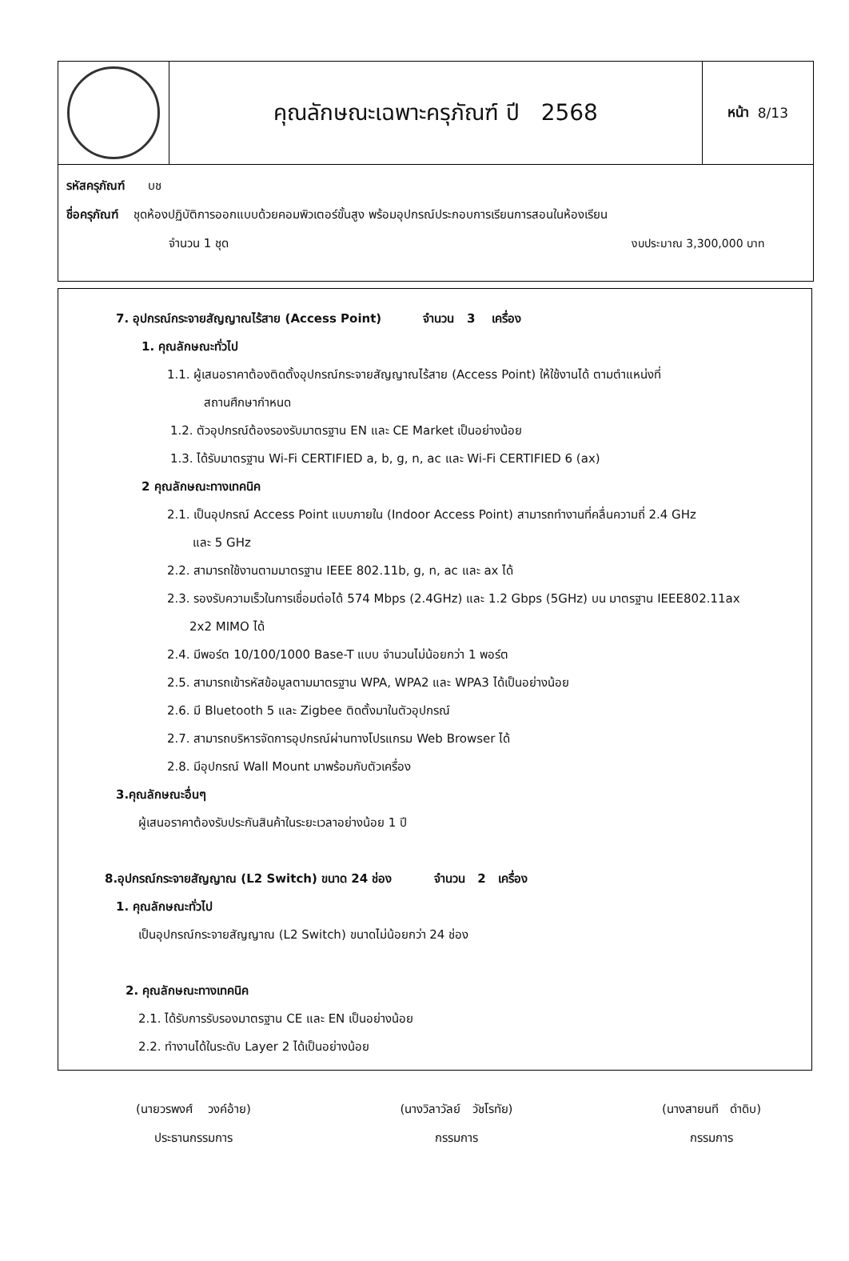คุณลักษณะเฉพาะครุภัณฑ์ ปี 2568
หน้า 8/13
รหัสครุภัณฑ์ บช
ชื่อครุภัณฑ์ ชุดห้องปฏิบัติการออกแบบด้วยคอมพิวเตอร์ขั้นสูง พร้อมอุปกรณ์ประกอบการเรียนการสอนในห้องเรียน
จำนวน 1 ชุด งบประมาณ 3,300,000 บาท
7. อุปกรณ์กระจายสัญญาณไร้สาย (Access Point) จำนวน 3 เครื่อง
1. คุณลักษณะทั่วไป
1.1. ผู้เสนอราคาต้องติดตั้งอุปกรณ์กระจายสัญญาณไร้สาย (Access Point) ให้ใช้งานได้ ตามตำแหน่งที่
สถานศึกษากำหนด
1.2. ตัวอุปกรณ์ต้องรองรับมาตรฐาน EN และ CE Market เป็นอย่างน้อย
1.3. ได้รับมาตรฐาน Wi-Fi CERTIFIED a, b, g, n, ac และ Wi-Fi CERTIFIED 6 (ax)
2 คุณลักษณะทางเทคนิค
2.1. เป็นอุปกรณ์ Access Point แบบภายใน (Indoor Access Point) สามารถทำงานที่คลื่นความถี่ 2.4 GHz
และ 5 GHz
2.2. สามารถใช้งานตามมาตรฐาน IEEE 802.11b, g, n, ac และ ax ได้
2.3. รองรับความเร็วในการเชื่อมต่อได้ 574 Mbps (2.4GHz) และ 1.2 Gbps (5GHz) บน มาตรฐาน IEEE802.11ax
2x2 MIMO ได้
2.4. มีพอร์ต 10/100/1000 Base-T แบบ จำนวนไม่น้อยกว่า 1 พอร์ต
2.5. สามารถเข้ารหัสข้อมูลตามมาตรฐาน WPA, WPA2 และ WPA3 ได้เป็นอย่างน้อย
2.6. มี Bluetooth 5 และ Zigbee ติดตั้งมาในตัวอุปกรณ์
2.7. สามารถบริหารจัดการอุปกรณ์ผ่านทางโปรแกรม Web Browser ได้
2.8. มีอุปกรณ์ Wall Mount มาพร้อมกับตัวเครื่อง
3.คุณลักษณะอื่นๆ
ผู้เสนอราคาต้องรับประกันสินค้าในระยะเวลาอย่างน้อย 1 ปี
8.อุปกรณ์กระจายสัญญาณ (L2 Switch) ขนาด 24 ช่อง จำนวน 2 เครื่อง
1. คุณลักษณะทั่วไป
เป็นอุปกรณ์กระจายสัญญาณ (L2 Switch) ขนาดไม่น้อยกว่า 24 ช่อง
2. คุณลักษณะทางเทคนิค
2.1. ได้รับการรับรองมาตรฐาน CE และ EN เป็นอย่างน้อย
2.2. ทำงานได้ในระดับ Layer 2 ได้เป็นอย่างน้อย
(นายวรพงศ์ วงค์อ้าย)
ประธานกรรมการ
(นางวิลาวัลย์ วัชโรทัย)
กรรมการ
(นางสายนที ดำดิบ)
กรรมการ